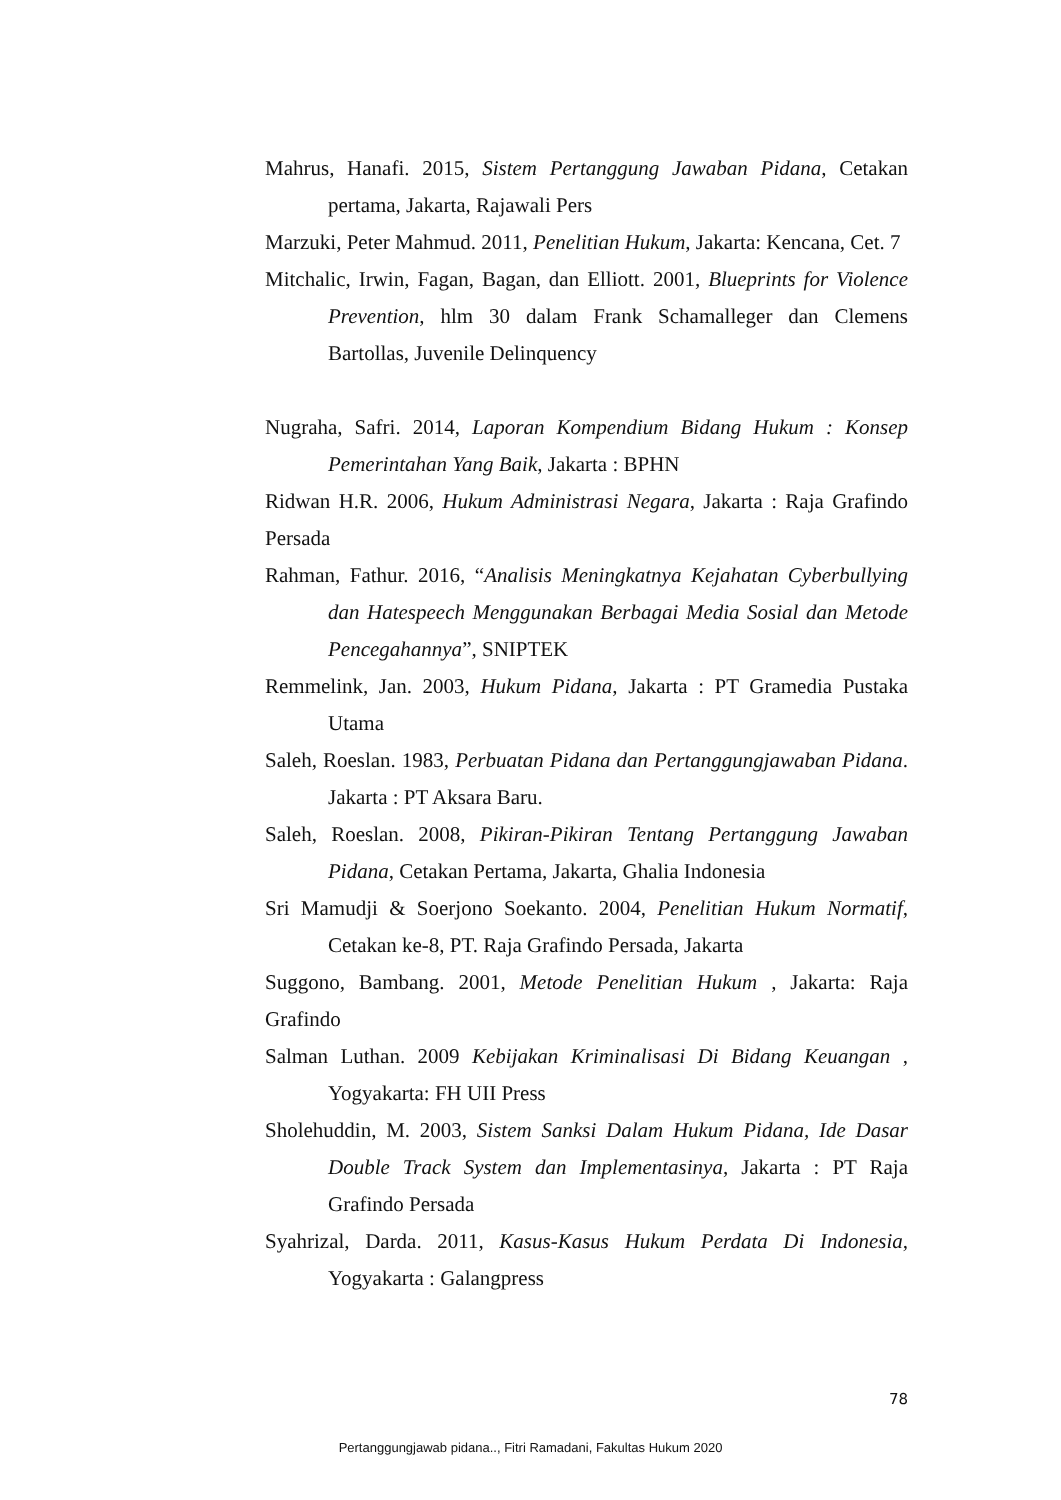Mahrus, Hanafi. 2015, Sistem Pertanggung Jawaban Pidana, Cetakan pertama, Jakarta, Rajawali Pers
Marzuki, Peter Mahmud. 2011, Penelitian Hukum, Jakarta: Kencana, Cet. 7
Mitchalic, Irwin, Fagan, Bagan, dan Elliott. 2001, Blueprints for Violence Prevention, hlm 30 dalam Frank Schamalleger dan Clemens Bartollas, Juvenile Delinquency
Nugraha, Safri. 2014, Laporan Kompendium Bidang Hukum : Konsep Pemerintahan Yang Baik, Jakarta : BPHN
Ridwan H.R. 2006, Hukum Administrasi Negara, Jakarta : Raja Grafindo Persada
Rahman, Fathur. 2016, “Analisis Meningkatnya Kejahatan Cyberbullying dan Hatespeech Menggunakan Berbagai Media Sosial dan Metode Pencegahannya”, SNIPTEK
Remmelink, Jan. 2003, Hukum Pidana, Jakarta : PT Gramedia Pustaka Utama
Saleh, Roeslan. 1983, Perbuatan Pidana dan Pertanggungjawaban Pidana. Jakarta : PT Aksara Baru.
Saleh, Roeslan. 2008, Pikiran-Pikiran Tentang Pertanggung Jawaban Pidana, Cetakan Pertama, Jakarta, Ghalia Indonesia
Sri Mamudji & Soerjono Soekanto. 2004, Penelitian Hukum Normatif, Cetakan ke-8, PT. Raja Grafindo Persada, Jakarta
Suggono, Bambang. 2001, Metode Penelitian Hukum , Jakarta: Raja Grafindo
Salman Luthan. 2009 Kebijakan Kriminalisasi Di Bidang Keuangan , Yogyakarta: FH UII Press
Sholehuddin, M. 2003, Sistem Sanksi Dalam Hukum Pidana, Ide Dasar Double Track System dan Implementasinya, Jakarta : PT Raja Grafindo Persada
Syahrizal, Darda. 2011, Kasus-Kasus Hukum Perdata Di Indonesia, Yogyakarta : Galangpress
78
Pertanggungjawab pidana.., Fitri Ramadani, Fakultas Hukum 2020